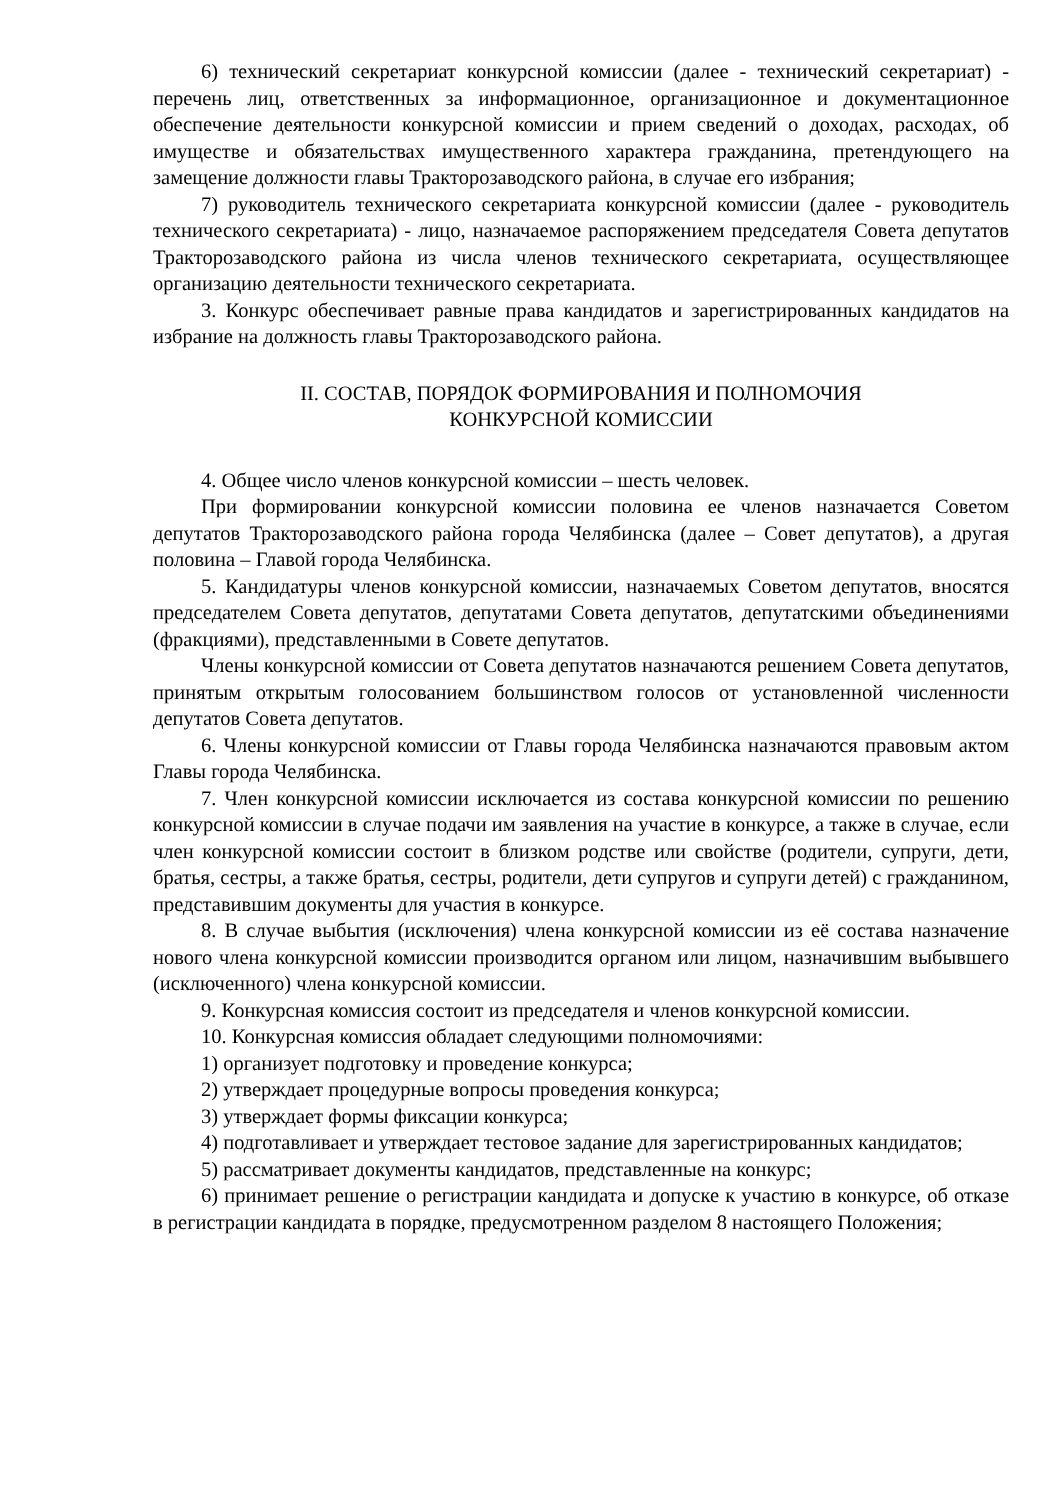6) технический секретариат конкурсной комиссии (далее - технический секретариат) - перечень лиц, ответственных за информационное, организационное и документационное обеспечение деятельности конкурсной комиссии и прием сведений о доходах, расходах, об имуществе и обязательствах имущественного характера гражданина, претендующего на замещение должности главы Тракторозаводского района, в случае его избрания;
7) руководитель технического секретариата конкурсной комиссии (далее - руководитель технического секретариата) - лицо, назначаемое распоряжением председателя Совета депутатов Тракторозаводского района из числа членов технического секретариата, осуществляющее организацию деятельности технического секретариата.
3. Конкурс обеспечивает равные права кандидатов и зарегистрированных кандидатов на избрание на должность главы Тракторозаводского района.
II. СОСТАВ, ПОРЯДОК ФОРМИРОВАНИЯ И ПОЛНОМОЧИЯ
КОНКУРСНОЙ КОМИССИИ
4. Общее число членов конкурсной комиссии – шесть человек.
При формировании конкурсной комиссии половина ее членов назначается Советом депутатов Тракторозаводского района города Челябинска (далее – Совет депутатов), а другая половина – Главой города Челябинска.
5. Кандидатуры членов конкурсной комиссии, назначаемых Советом депутатов, вносятся председателем Совета депутатов, депутатами Совета депутатов, депутатскими объединениями (фракциями), представленными в Совете депутатов.
Члены конкурсной комиссии от Совета депутатов назначаются решением Совета депутатов, принятым открытым голосованием большинством голосов от установленной численности депутатов Совета депутатов.
6. Члены конкурсной комиссии от Главы города Челябинска назначаются правовым актом Главы города Челябинска.
7. Член конкурсной комиссии исключается из состава конкурсной комиссии по решению конкурсной комиссии в случае подачи им заявления на участие в конкурсе, а также в случае, если член конкурсной комиссии состоит в близком родстве или свойстве (родители, супруги, дети, братья, сестры, а также братья, сестры, родители, дети супругов и супруги детей) с гражданином, представившим документы для участия в конкурсе.
8. В случае выбытия (исключения) члена конкурсной комиссии из её состава назначение нового члена конкурсной комиссии производится органом или лицом, назначившим выбывшего (исключенного) члена конкурсной комиссии.
9. Конкурсная комиссия состоит из председателя и членов конкурсной комиссии.
10. Конкурсная комиссия обладает следующими полномочиями:
1) организует подготовку и проведение конкурса;
2) утверждает процедурные вопросы проведения конкурса;
3) утверждает формы фиксации конкурса;
4) подготавливает и утверждает тестовое задание для зарегистрированных кандидатов;
5) рассматривает документы кандидатов, представленные на конкурс;
6) принимает решение о регистрации кандидата и допуске к участию в конкурсе, об отказе в регистрации кандидата в порядке, предусмотренном разделом 8 настоящего Положения;